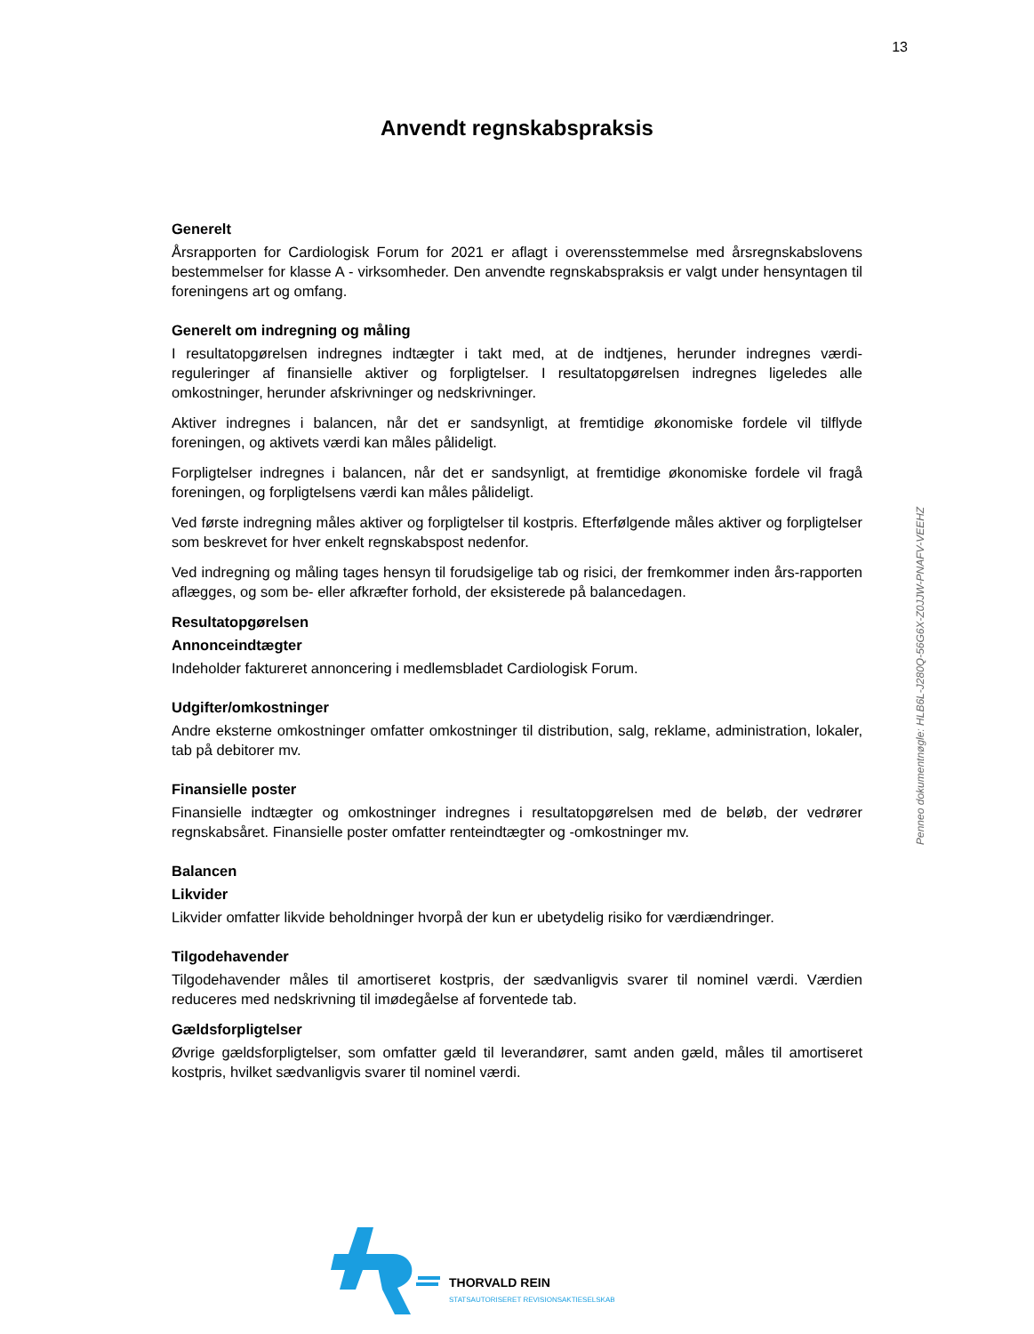13
Anvendt regnskabspraksis
Generelt
Årsrapporten for Cardiologisk Forum for 2021 er aflagt i overensstemmelse med årsregnskabslovens bestemmelser for klasse A - virksomheder. Den anvendte regnskabspraksis er valgt under hensyntagen til foreningens art og omfang.
Generelt om indregning og måling
I resultatopgørelsen indregnes indtægter i takt med, at de indtjenes, herunder indregnes værdi-reguleringer af finansielle aktiver og forpligtelser. I resultatopgørelsen indregnes ligeledes alle omkostninger, herunder afskrivninger og nedskrivninger.
Aktiver indregnes i balancen, når det er sandsynligt, at fremtidige økonomiske fordele vil tilflyde foreningen, og aktivets værdi kan måles pålideligt.
Forpligtelser indregnes i balancen, når det er sandsynligt, at fremtidige økonomiske fordele vil fragå foreningen, og forpligtelsens værdi kan måles pålideligt.
Ved første indregning måles aktiver og forpligtelser til kostpris. Efterfølgende måles aktiver og forpligtelser som beskrevet for hver enkelt regnskabspost nedenfor.
Ved indregning og måling tages hensyn til forudsigelige tab og risici, der fremkommer inden års-rapporten aflægges, og som be- eller afkræfter forhold, der eksisterede på balancedagen.
Resultatopgørelsen
Annonceindtægter
Indeholder faktureret annoncering i medlemsbladet Cardiologisk Forum.
Udgifter/omkostninger
Andre eksterne omkostninger omfatter omkostninger til distribution, salg, reklame, administration, lokaler, tab på debitorer mv.
Finansielle poster
Finansielle indtægter og omkostninger indregnes i resultatopgørelsen med de beløb, der vedrører regnskabsåret. Finansielle poster omfatter renteindtægter og -omkostninger mv.
Balancen
Likvider
Likvider omfatter likvide beholdninger hvorpå der kun er ubetydelig risiko for værdiændringer.
Tilgodehavender
Tilgodehavender måles til amortiseret kostpris, der sædvanligvis svarer til nominel værdi. Værdien reduceres med nedskrivning til imødegåelse af forventede tab.
Gældsforpligtelser
Øvrige gældsforpligtelser, som omfatter gæld til leverandører, samt anden gæld, måles til amortiseret kostpris, hvilket sædvanligvis svarer til nominel værdi.
Penneo dokumentnøgle: HLB6L-J280Q-56G6X-Z0JJW-PNAFV-VEEHZ
THORVALD REIN
STATSAUTORISERET REVISIONSAKTIESELSKAB